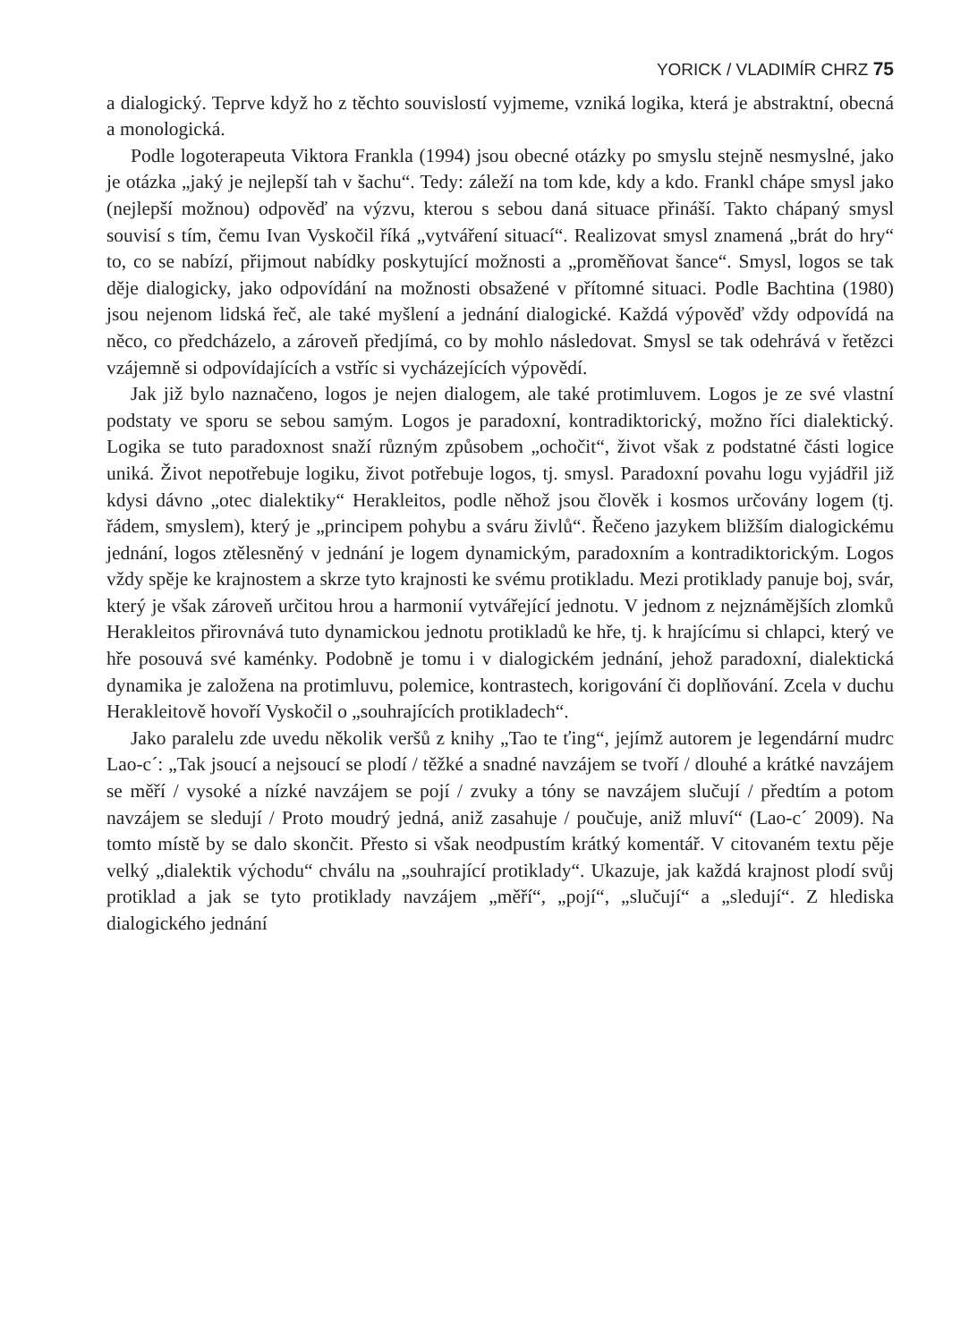YORICK / VLADIMÍR CHRZ 75
a dialogický. Teprve když ho z těchto souvislostí vyjmeme, vzniká logika, která je abstraktní, obecná a monologická.
Podle logoterapeuta Viktora Frankla (1994) jsou obecné otázky po smyslu stejně nesmyslné, jako je otázka „jaký je nejlepší tah v šachu“. Tedy: záleží na tom kde, kdy a kdo. Frankl chápe smysl jako (nejlepší možnou) odpověď na výzvu, kterou s sebou daná situace přináší. Takto chápaný smysl souvisí s tím, čemu Ivan Vyskočil říká „vytváření situací“. Realizovat smysl znamená „brát do hry“ to, co se nabízí, přijmout nabídky poskytující možnosti a „proměňovat šance“. Smysl, logos se tak děje dialogicky, jako odpovídání na možnosti obsažené v přítomné situaci. Podle Bachtina (1980) jsou nejenom lidská řeč, ale také myšlení a jednání dialogické. Každá výpověď vždy odpovídá na něco, co předcházelo, a zároveň předjímá, co by mohlo následovat. Smysl se tak odehrává v řetězci vzájemně si odpovídajících a vstříc si vycházejících výpovědí.
Jak již bylo naznačeno, logos je nejen dialogem, ale také protimluvem. Logos je ze své vlastní podstaty ve sporu se sebou samým. Logos je paradoxní, kontradiktorický, možno říci dialektický. Logika se tuto paradoxnost snaží různým způsobem „ochočit“, život však z podstatné části logice uniká. Život nepotřebuje logiku, život potřebuje logos, tj. smysl. Paradoxní povahu logu vyjádřil již kdysi dávno „otec dialektiky“ Herakleitos, podle něhož jsou člověk i kosmos určovány logem (tj. řádem, smyslem), který je „principem pohybu a sváru živlů“. Řečeno jazykem bližším dialogickému jednání, logos ztělesněný v jednání je logem dynamickým, paradoxním a kontradiktorickým. Logos vždy spěje ke krajnostem a skrze tyto krajnosti ke svému protikladu. Mezi protiklady panuje boj, svár, který je však zároveň určitou hrou a harmonií vytvářející jednotu. V jednom z nejznámějších zlomků Herakleitos přirovnává tuto dynamickou jednotu protikladů ke hře, tj. k hrajícímu si chlapci, který ve hře posouvá své kaménky. Podobně je tomu i v dialogickém jednání, jehož paradoxní, dialektická dynamika je založena na protimluvu, polemice, kontrastech, korigování či doplňování. Zcela v duchu Herakleitově hovoří Vyskočil o „souhrajících protikladech“.
Jako paralelu zde uvedu několik veršů z knihy „Tao te ťing“, jejímž autorem je legendární mudrc Lao-c´: „Tak jsoucí a nejsoucí se plodí / těžké a snadné navzájem se tvoří / dlouhé a krátké navzájem se měří / vysoké a nízké navzájem se pojí / zvuky a tóny se navzájem slučují / předtím a potom navzájem se sledují / Proto moudrý jedná, aniž zasahuje / poučuje, aniž mluví“ (Lao-c´ 2009). Na tomto místě by se dalo skončit. Přesto si však neodpustím krátký komentář. V citovaném textu pěje velký „dialektik východu“ chválu na „souhrající protiklady“. Ukazuje, jak každá krajnost plodí svůj protiklad a jak se tyto protiklady navzájem „měří“, „pojí“, „slučují“ a „sledují“. Z hlediska dialogického jednání